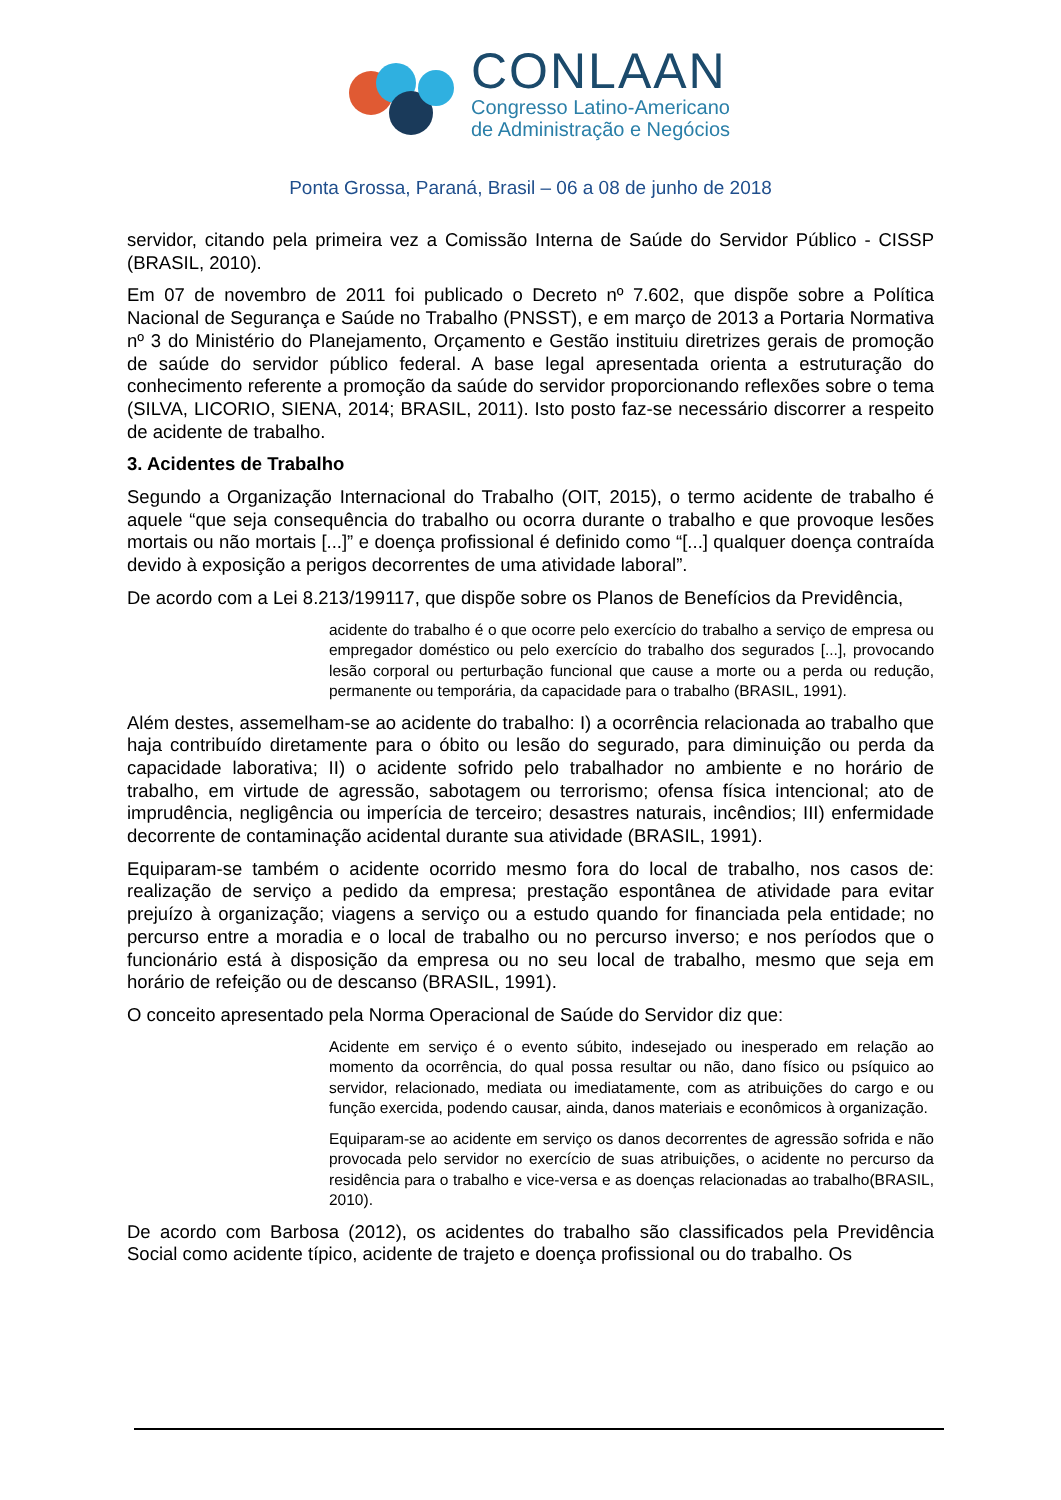CONLAAN
Congresso Latino-Americano
de Administração e Negócios
Ponta Grossa, Paraná, Brasil – 06 a 08 de junho de 2018
servidor, citando pela primeira vez a Comissão Interna de Saúde do Servidor Público - CISSP (BRASIL, 2010).
Em 07 de novembro de 2011 foi publicado o Decreto nº 7.602, que dispõe sobre a Política Nacional de Segurança e Saúde no Trabalho (PNSST), e em março de 2013 a Portaria Normativa nº 3 do Ministério do Planejamento, Orçamento e Gestão instituiu diretrizes gerais de promoção de saúde do servidor público federal. A base legal apresentada orienta a estruturação do conhecimento referente a promoção da saúde do servidor proporcionando reflexões sobre o tema (SILVA, LICORIO, SIENA, 2014; BRASIL, 2011). Isto posto faz-se necessário discorrer a respeito de acidente de trabalho.
3. Acidentes de Trabalho
Segundo a Organização Internacional do Trabalho (OIT, 2015), o termo acidente de trabalho é aquele “que seja consequência do trabalho ou ocorra durante o trabalho e que provoque lesões mortais ou não mortais [...]” e doença profissional é definido como “[...] qualquer doença contraída devido à exposição a perigos decorrentes de uma atividade laboral”.
De acordo com a Lei 8.213/199117, que dispõe sobre os Planos de Benefícios da Previdência,
acidente do trabalho é o que ocorre pelo exercício do trabalho a serviço de empresa ou empregador doméstico ou pelo exercício do trabalho dos segurados [...], provocando lesão corporal ou perturbação funcional que cause a morte ou a perda ou redução, permanente ou temporária, da capacidade para o trabalho (BRASIL, 1991).
Além destes, assemelham-se ao acidente do trabalho: I) a ocorrência relacionada ao trabalho que haja contribuído diretamente para o óbito ou lesão do segurado, para diminuição ou perda da capacidade laborativa; II) o acidente sofrido pelo trabalhador no ambiente e no horário de trabalho, em virtude de agressão, sabotagem ou terrorismo; ofensa física intencional; ato de imprudência, negligência ou imperícia de terceiro; desastres naturais, incêndios; III) enfermidade decorrente de contaminação acidental durante sua atividade (BRASIL, 1991).
Equiparam-se também o acidente ocorrido mesmo fora do local de trabalho, nos casos de: realização de serviço a pedido da empresa; prestação espontânea de atividade para evitar prejuízo à organização; viagens a serviço ou a estudo quando for financiada pela entidade; no percurso entre a moradia e o local de trabalho ou no percurso inverso; e nos períodos que o funcionário está à disposição da empresa ou no seu local de trabalho, mesmo que seja em horário de refeição ou de descanso (BRASIL, 1991).
O conceito apresentado pela Norma Operacional de Saúde do Servidor diz que:
Acidente em serviço é o evento súbito, indesejado ou inesperado em relação ao momento da ocorrência, do qual possa resultar ou não, dano físico ou psíquico ao servidor, relacionado, mediata ou imediatamente, com as atribuições do cargo e ou função exercida, podendo causar, ainda, danos materiais e econômicos à organização.
Equiparam-se ao acidente em serviço os danos decorrentes de agressão sofrida e não provocada pelo servidor no exercício de suas atribuições, o acidente no percurso da residência para o trabalho e vice-versa e as doenças relacionadas ao trabalho(BRASIL, 2010).
De acordo com Barbosa (2012), os acidentes do trabalho são classificados pela Previdência Social como acidente típico, acidente de trajeto e doença profissional ou do trabalho. Os